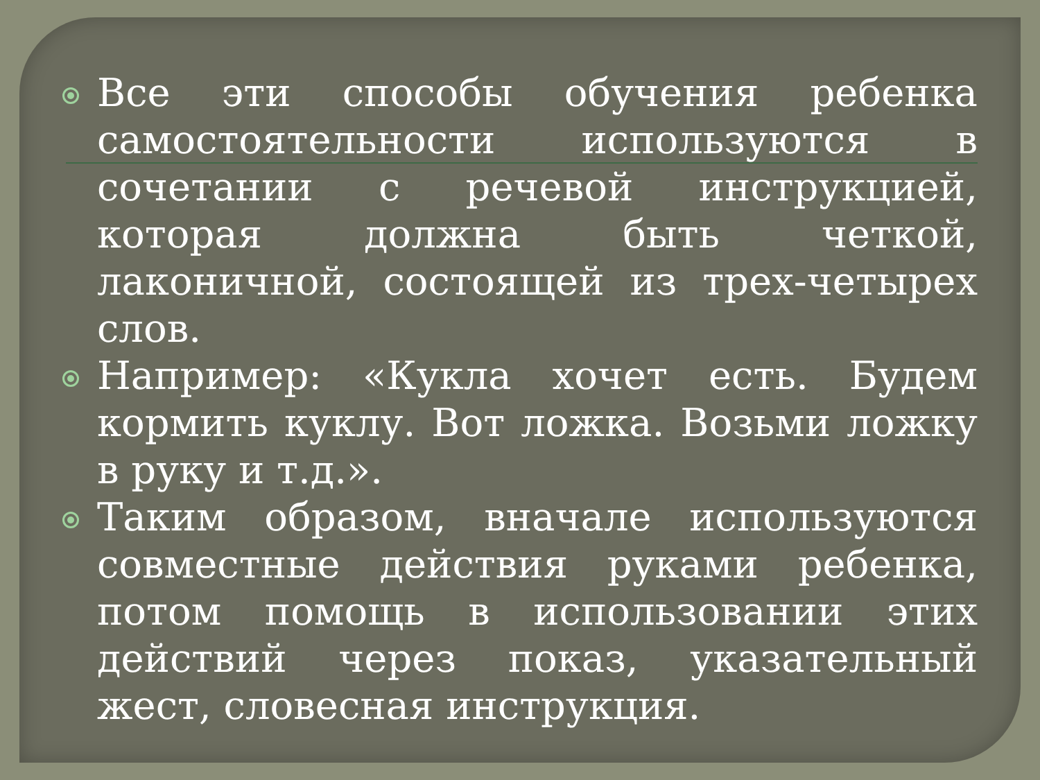Все эти способы обучения ребенка самостоятельности используются в сочетании с речевой инструкцией, которая должна быть четкой, лаконичной, состоящей из трех-четырех слов.
Например: «Кукла хочет есть. Будем кормить куклу. Вот ложка. Возьми ложку в руку и т.д.».
Таким образом, вначале используются совместные действия руками ребенка, потом помощь в использовании этих действий через показ, указательный жест, словесная инструкция.